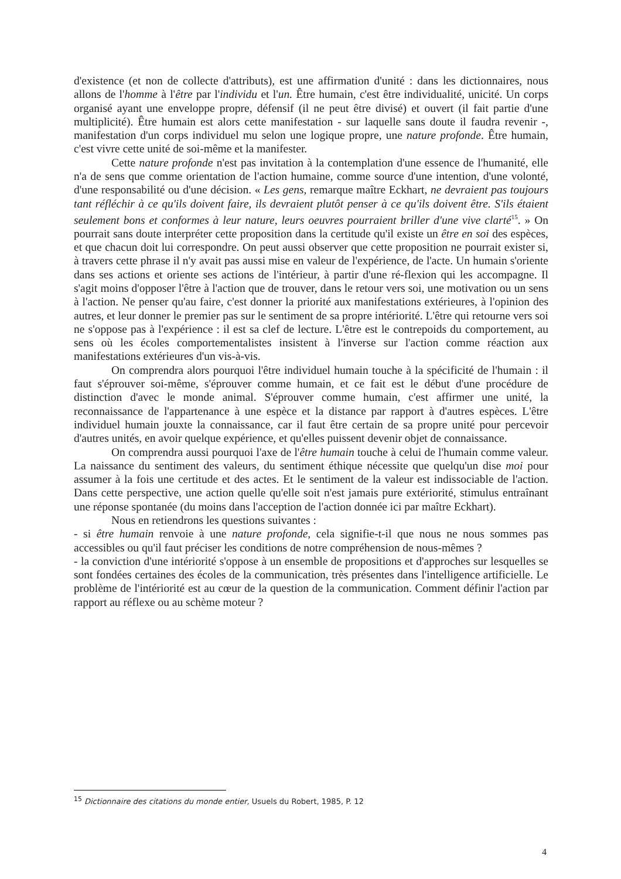d'existence (et non de collecte d'attributs), est une affirmation d'unité : dans les dictionnaires, nous allons de l'homme à l'être par l'individu et l'un. Être humain, c'est être individualité, unicité. Un corps organisé ayant une enveloppe propre, défensif (il ne peut être divisé) et ouvert (il fait partie d'une multiplicité). Être humain est alors cette manifestation - sur laquelle sans doute il faudra revenir -, manifestation d'un corps individuel mu selon une logique propre, une nature profonde. Être humain, c'est vivre cette unité de soi-même et la manifester.
Cette nature profonde n'est pas invitation à la contemplation d'une essence de l'humanité, elle n'a de sens que comme orientation de l'action humaine, comme source d'une intention, d'une volonté, d'une responsabilité ou d'une décision. « Les gens, remarque maître Eckhart, ne devraient pas toujours tant réfléchir à ce qu'ils doivent faire, ils devraient plutôt penser à ce qu'ils doivent être. S'ils étaient seulement bons et conformes à leur nature, leurs oeuvres pourraient briller d'une vive clarté<sup>15</sup>. » On pourrait sans doute interpréter cette proposition dans la certitude qu'il existe un être en soi des espèces, et que chacun doit lui correspondre. On peut aussi observer que cette proposition ne pourrait exister si, à travers cette phrase il n'y avait pas aussi mise en valeur de l'expérience, de l'acte. Un humain s'oriente dans ses actions et oriente ses actions de l'intérieur, à partir d'une ré-flexion qui les accompagne. Il s'agit moins d'opposer l'être à l'action que de trouver, dans le retour vers soi, une motivation ou un sens à l'action. Ne penser qu'au faire, c'est donner la priorité aux manifestations extérieures, à l'opinion des autres, et leur donner le premier pas sur le sentiment de sa propre intériorité. L'être qui retourne vers soi ne s'oppose pas à l'expérience : il est sa clef de lecture. L'être est le contrepoids du comportement, au sens où les écoles comportementalistes insistent à l'inverse sur l'action comme réaction aux manifestations extérieures d'un vis-à-vis.
On comprendra alors pourquoi l'être individuel humain touche à la spécificité de l'humain : il faut s'éprouver soi-même, s'éprouver comme humain, et ce fait est le début d'une procédure de distinction d'avec le monde animal. S'éprouver comme humain, c'est affirmer une unité, la reconnaissance de l'appartenance à une espèce et la distance par rapport à d'autres espèces. L'être individuel humain jouxte la connaissance, car il faut être certain de sa propre unité pour percevoir d'autres unités, en avoir quelque expérience, et qu'elles puissent devenir objet de connaissance.
On comprendra aussi pourquoi l'axe de l'être humain touche à celui de l'humain comme valeur. La naissance du sentiment des valeurs, du sentiment éthique nécessite que quelqu'un dise moi pour assumer à la fois une certitude et des actes. Et le sentiment de la valeur est indissociable de l'action. Dans cette perspective, une action quelle qu'elle soit n'est jamais pure extériorité, stimulus entraînant une réponse spontanée (du moins dans l'acception de l'action donnée ici par maître Eckhart).
Nous en retiendrons les questions suivantes :
- si être humain renvoie à une nature profonde, cela signifie-t-il que nous ne nous sommes pas accessibles ou qu'il faut préciser les conditions de notre compréhension de nous-mêmes ?
- la conviction d'une intériorité s'oppose à un ensemble de propositions et d'approches sur lesquelles se sont fondées certaines des écoles de la communication, très présentes dans l'intelligence artificielle. Le problème de l'intériorité est au cœur de la question de la communication. Comment définir l'action par rapport au réflexe ou au schème moteur ?
<sup>15</sup> Dictionnaire des citations du monde entier, Usuels du Robert, 1985, P. 12
4